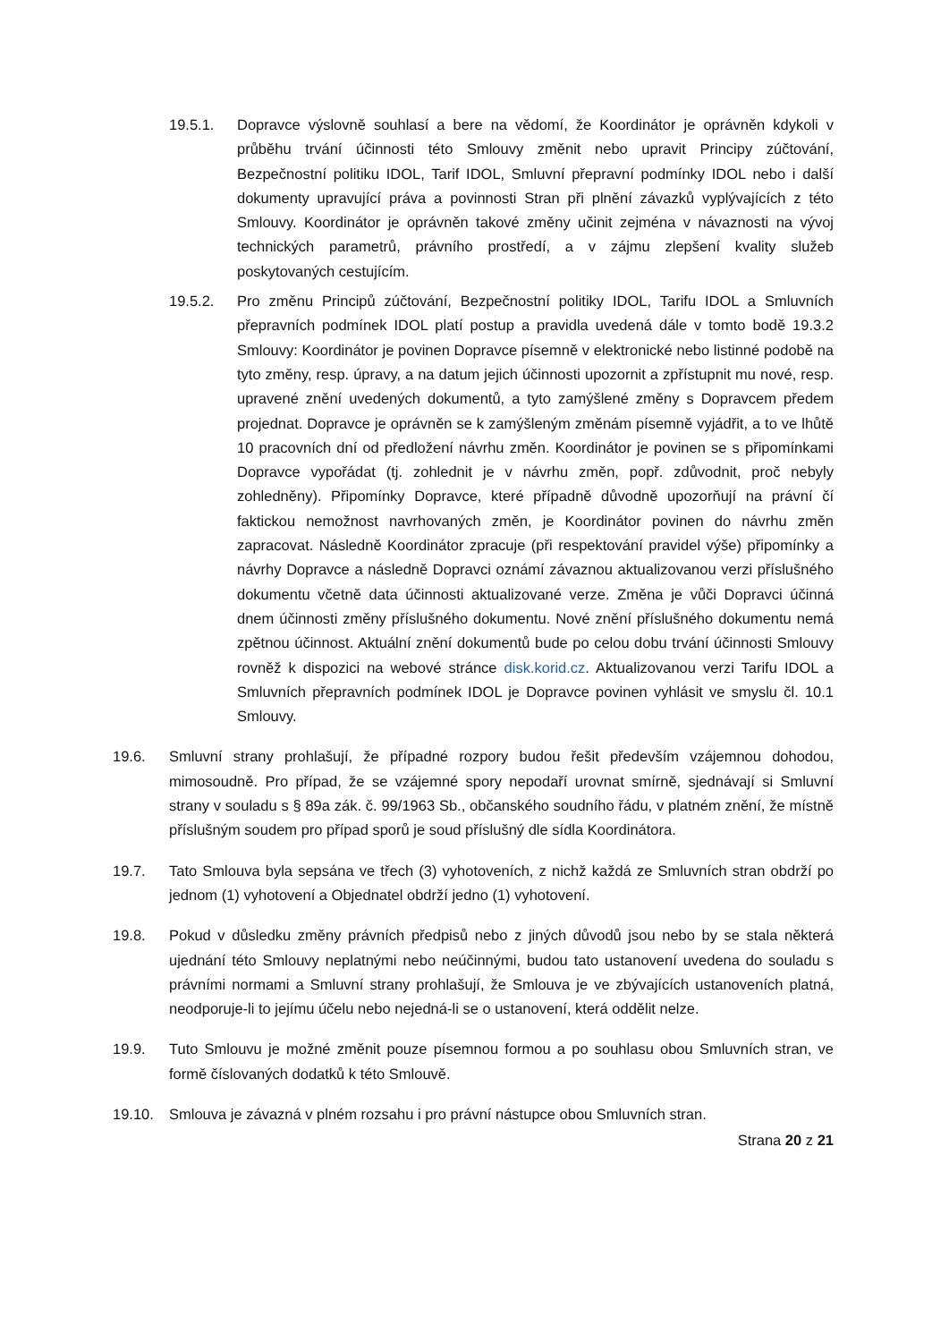19.5.1. Dopravce výslovně souhlasí a bere na vědomí, že Koordinátor je oprávněn kdykoli v průběhu trvání účinnosti této Smlouvy změnit nebo upravit Principy zúčtování, Bezpečnostní politiku IDOL, Tarif IDOL, Smluvní přepravní podmínky IDOL nebo i další dokumenty upravující práva a povinnosti Stran při plnění závazků vyplývajících z této Smlouvy. Koordinátor je oprávněn takové změny učinit zejména v návaznosti na vývoj technických parametrů, právního prostředí, a v zájmu zlepšení kvality služeb poskytovaných cestujícím.
19.5.2. Pro změnu Principů zúčtování, Bezpečnostní politiky IDOL, Tarifu IDOL a Smluvních přepravních podmínek IDOL platí postup a pravidla uvedená dále v tomto bodě 19.3.2 Smlouvy: Koordinátor je povinen Dopravce písemně v elektronické nebo listinné podobě na tyto změny, resp. úpravy, a na datum jejich účinnosti upozornit a zpřístupnit mu nové, resp. upravené znění uvedených dokumentů, a tyto zamýšlené změny s Dopravcem předem projednat. Dopravce je oprávněn se k zamýšleným změnám písemně vyjádřit, a to ve lhůtě 10 pracovních dní od předložení návrhu změn. Koordinátor je povinen se s připomínkami Dopravce vypořádat (tj. zohlednit je v návrhu změn, popř. zdůvodnit, proč nebyly zohledněny). Připomínky Dopravce, které případně důvodně upozorňují na právní čí faktickou nemožnost navrhovaných změn, je Koordinátor povinen do návrhu změn zapracovat. Následně Koordinátor zpracuje (při respektování pravidel výše) připomínky a návrhy Dopravce a následně Dopravci oznámí závaznou aktualizovanou verzi příslušného dokumentu včetně data účinnosti aktualizované verze. Změna je vůči Dopravci účinná dnem účinnosti změny příslušného dokumentu. Nové znění příslušného dokumentu nemá zpětnou účinnost. Aktuální znění dokumentů bude po celou dobu trvání účinnosti Smlouvy rovněž k dispozici na webové stránce disk.korid.cz. Aktualizovanou verzi Tarifu IDOL a Smluvních přepravních podmínek IDOL je Dopravce povinen vyhlásit ve smyslu čl. 10.1 Smlouvy.
19.6. Smluvní strany prohlašují, že případné rozpory budou řešit především vzájemnou dohodou, mimosoudně. Pro případ, že se vzájemné spory nepodaří urovnat smírně, sjednávají si Smluvní strany v souladu s § 89a zák. č. 99/1963 Sb., občanského soudního řádu, v platném znění, že místně příslušným soudem pro případ sporů je soud příslušný dle sídla Koordinátora.
19.7. Tato Smlouva byla sepsána ve třech (3) vyhotoveních, z nichž každá ze Smluvních stran obdrží po jednom (1) vyhotovení a Objednatel obdrží jedno (1) vyhotovení.
19.8. Pokud v důsledku změny právních předpisů nebo z jiných důvodů jsou nebo by se stala některá ujednání této Smlouvy neplatnými nebo neúčinnými, budou tato ustanovení uvedena do souladu s právními normami a Smluvní strany prohlašují, že Smlouva je ve zbývajících ustanoveních platná, neodporuje-li to jejímu účelu nebo nejedná-li se o ustanovení, která oddělit nelze.
19.9. Tuto Smlouvu je možné změnit pouze písemnou formou a po souhlasu obou Smluvních stran, ve formě číslovaných dodatků k této Smlouvě.
19.10. Smlouva je závazná v plném rozsahu i pro právní nástupce obou Smluvních stran.
Strana 20 z 21